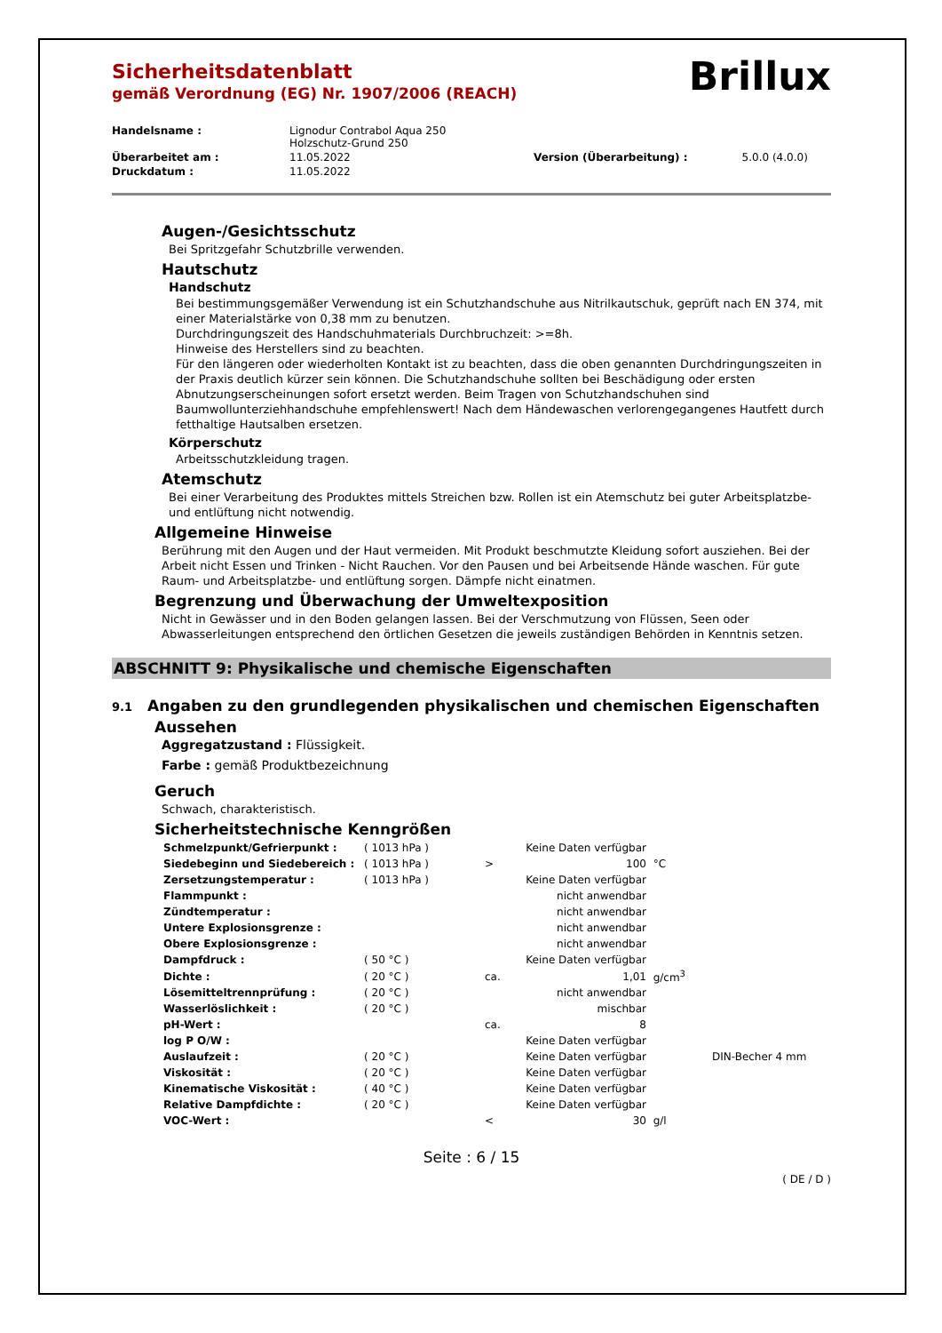Brillux
Sicherheitsdatenblatt
gemäß Verordnung (EG) Nr. 1907/2006 (REACH)
| Handelsname : | Lignodur Contrabol Aqua 250 Holzschutz-Grund 250 | | |
| Überarbeitet am : | 11.05.2022 | Version (Überarbeitung) : | 5.0.0 (4.0.0) |
| Druckdatum : | 11.05.2022 | | |
Augen-/Gesichtsschutz
Bei Spritzgefahr Schutzbrille verwenden.
Hautschutz
Handschutz
Bei bestimmungsgemäßer Verwendung ist ein Schutzhandschuhe aus Nitrilkautschuk, geprüft nach EN 374, mit einer Materialstärke von 0,38 mm zu benutzen.
Durchdringungszeit des Handschuhmaterials Durchbruchzeit: >=8h.
Hinweise des Herstellers sind zu beachten.
Für den längeren oder wiederholten Kontakt ist zu beachten, dass die oben genannten Durchdringungszeiten in der Praxis deutlich kürzer sein können. Die Schutzhandschuhe sollten bei Beschädigung oder ersten Abnutzungserscheinungen sofort ersetzt werden. Beim Tragen von Schutzhandschuhen sind Baumwollunterziehhandschuhe empfehlenswert! Nach dem Händewaschen verlorengegangenes Hautfett durch fetthaltige Hautsalben ersetzen.
Körperschutz
Arbeitsschutzkleidung tragen.
Atemschutz
Bei einer Verarbeitung des Produktes mittels Streichen bzw. Rollen ist ein Atemschutz bei guter Arbeitsplatzbe- und entlüftung nicht notwendig.
Allgemeine Hinweise
Berührung mit den Augen und der Haut vermeiden. Mit Produkt beschmutzte Kleidung sofort ausziehen. Bei der Arbeit nicht Essen und Trinken - Nicht Rauchen. Vor den Pausen und bei Arbeitsende Hände waschen. Für gute Raum- und Arbeitsplatzbe- und entlüftung sorgen. Dämpfe nicht einatmen.
Begrenzung und Überwachung der Umweltexposition
Nicht in Gewässer und in den Boden gelangen lassen. Bei der Verschmutzung von Flüssen, Seen oder Abwasserleitungen entsprechend den örtlichen Gesetzen die jeweils zuständigen Behörden in Kenntnis setzen.
ABSCHNITT 9: Physikalische und chemische Eigenschaften
9.1 Angaben zu den grundlegenden physikalischen und chemischen Eigenschaften
Aussehen
Aggregatzustand : Flüssigkeit.
Farbe : gemäß Produktbezeichnung
Geruch
Schwach, charakteristisch.
Sicherheitstechnische Kenngrößen
| Schmelzpunkt/Gefrierpunkt : | ( 1013 hPa ) | | Keine Daten verfügbar | | |
| Siedebeginn und Siedebereich : | ( 1013 hPa ) | > | 100 | °C | |
| Zersetzungstemperatur : | ( 1013 hPa ) | | Keine Daten verfügbar | | |
| Flammpunkt : | | | nicht anwendbar | | |
| Zündtemperatur : | | | nicht anwendbar | | |
| Untere Explosionsgrenze : | | | nicht anwendbar | | |
| Obere Explosionsgrenze : | | | nicht anwendbar | | |
| Dampfdruck : | ( 50 °C ) | | Keine Daten verfügbar | | |
| Dichte : | ( 20 °C ) | ca. | 1,01 | g/cm<sup>3</sup> | |
| Lösemitteltrennprüfung : | ( 20 °C ) | | nicht anwendbar | | |
| Wasserlöslichkeit : | ( 20 °C ) | | mischbar | | |
| pH-Wert : | | ca. | 8 | | |
| log P O/W : | | | Keine Daten verfügbar | | |
| Auslaufzeit : | ( 20 °C ) | | Keine Daten verfügbar | | DIN-Becher 4 mm |
| Viskosität : | ( 20 °C ) | | Keine Daten verfügbar | | |
| Kinematische Viskosität : | ( 40 °C ) | | Keine Daten verfügbar | | |
| Relative Dampfdichte : | ( 20 °C ) | | Keine Daten verfügbar | | |
| VOC-Wert : | | < | 30 | g/l | |
Seite : 6 / 15
( DE / D )